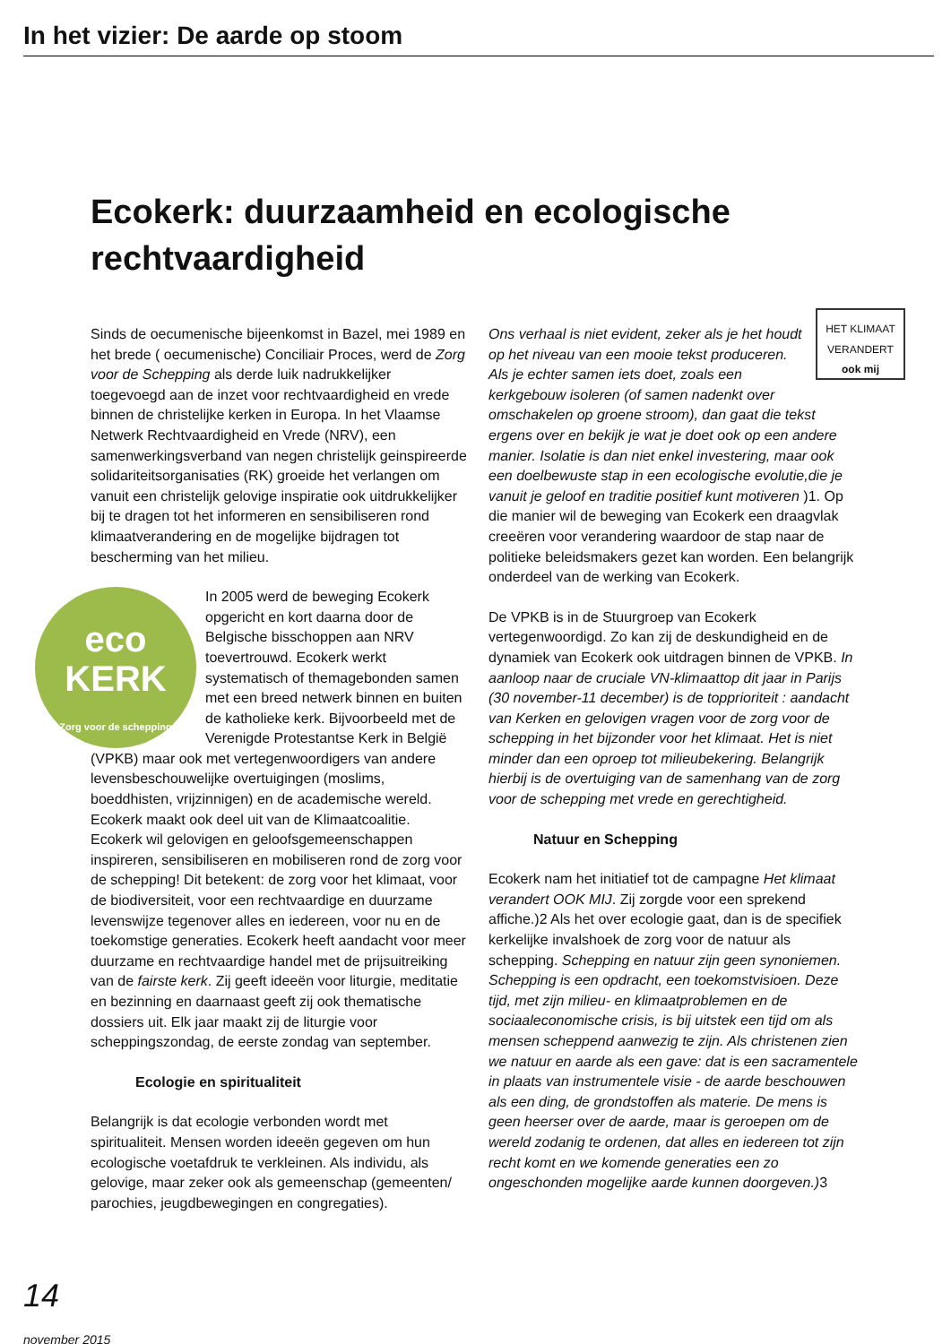In het vizier: De aarde op stoom
Ecokerk: duurzaamheid en ecologische rechtvaardigheid
Sinds de oecumenische bijeenkomst in Bazel, mei 1989 en het brede ( oecumenische) Conciliair Proces, werd de Zorg voor de Schepping als derde luik nadrukkelijker toegevoegd aan de inzet voor rechtvaardigheid en vrede binnen de christelijke kerken in Europa. In het Vlaamse Netwerk Rechtvaardigheid en Vrede (NRV), een samenwerkingsverband van negen christelijk geinspireerde solidariteitsorganisaties (RK) groeide het verlangen om vanuit een christelijk gelovige inspiratie ook uitdrukkelijker bij te dragen tot het informeren en sensibiliseren rond klimaatverandering en de mogelijke bijdragen tot bescherming van het milieu.
eco
KERK
Zorg voor de schepping
In 2005 werd de beweging Ecokerk opgericht en kort daarna door de Belgische bisschoppen aan NRV toevertrouwd. Ecokerk werkt systematisch of themagebonden samen met een breed netwerk binnen en buiten de katholieke kerk. Bijvoorbeeld met de Verenigde Protestantse Kerk in België (VPKB) maar ook met vertegenwoordigers van andere levensbeschouwelijke overtuigingen (moslims, boeddhisten, vrijzinnigen) en de academische wereld. Ecokerk maakt ook deel uit van de Klimaatcoalitie.
Ecokerk wil gelovigen en geloofsgemeenschappen inspireren, sensibiliseren en mobiliseren rond de zorg voor de schepping! Dit betekent: de zorg voor het klimaat, voor de biodiversiteit, voor een rechtvaardige en duurzame levenswijze tegenover alles en iedereen, voor nu en de toekomstige generaties. Ecokerk heeft aandacht voor meer duurzame en rechtvaardige handel met de prijsuitreiking van de fairste kerk. Zij geeft ideeën voor liturgie, meditatie en bezinning en daarnaast geeft zij ook thematische dossiers uit. Elk jaar maakt zij de liturgie voor scheppingszondag, de eerste zondag van september.
Ecologie en spiritualiteit
Belangrijk is dat ecologie verbonden wordt met spiritualiteit. Mensen worden ideeën gegeven om hun ecologische voetafdruk te verkleinen. Als individu, als gelovige, maar zeker ook als gemeenschap (gemeenten/ parochies, jeugdbewegingen en congregaties).
HET KLIMAAT VERANDERT ook mij
Ons verhaal is niet evident, zeker als je het houdt op het niveau van een mooie tekst produceren. Als je echter samen iets doet, zoals een kerkgebouw isoleren (of samen nadenkt over omschakelen op groene stroom), dan gaat die tekst ergens over en bekijk je wat je doet ook op een andere manier. Isolatie is dan niet enkel investering, maar ook een doelbewuste stap in een ecologische evolutie,die je vanuit je geloof en traditie positief kunt motiveren )1. Op die manier wil de beweging van Ecokerk een draagvlak creeëren voor verandering waardoor de stap naar de politieke beleidsmakers gezet kan worden. Een belangrijk onderdeel van de werking van Ecokerk.
De VPKB is in de Stuurgroep van Ecokerk vertegenwoordigd. Zo kan zij de deskundigheid en de dynamiek van Ecokerk ook uitdragen binnen de VPKB. In aanloop naar de cruciale VN-klimaattop dit jaar in Parijs (30 november-11 december) is de topprioriteit : aandacht van Kerken en gelovigen vragen voor de zorg voor de schepping in het bijzonder voor het klimaat. Het is niet minder dan een oproep tot milieubekering. Belangrijk hierbij is de overtuiging van de samenhang van de zorg voor de schepping met vrede en gerechtigheid.
Natuur en Schepping
Ecokerk nam het initiatief tot de campagne Het klimaat verandert OOK MIJ. Zij zorgde voor een sprekend affiche.)2 Als het over ecologie gaat, dan is de specifiek kerkelijke invalshoek de zorg voor de natuur als schepping. Schepping en natuur zijn geen synoniemen. Schepping is een opdracht, een toekomstvisioen. Deze tijd, met zijn milieu- en klimaatproblemen en de sociaaleconomische crisis, is bij uitstek een tijd om als mensen scheppend aanwezig te zijn. Als christenen zien we natuur en aarde als een gave: dat is een sacramentele in plaats van instrumentele visie - de aarde beschouwen als een ding, de grondstoffen als materie. De mens is geen heerser over de aarde, maar is geroepen om de wereld zodanig te ordenen, dat alles en iedereen tot zijn recht komt en we komende generaties een zo ongeschonden mogelijke aarde kunnen doorgeven.) 3
14 november 2015